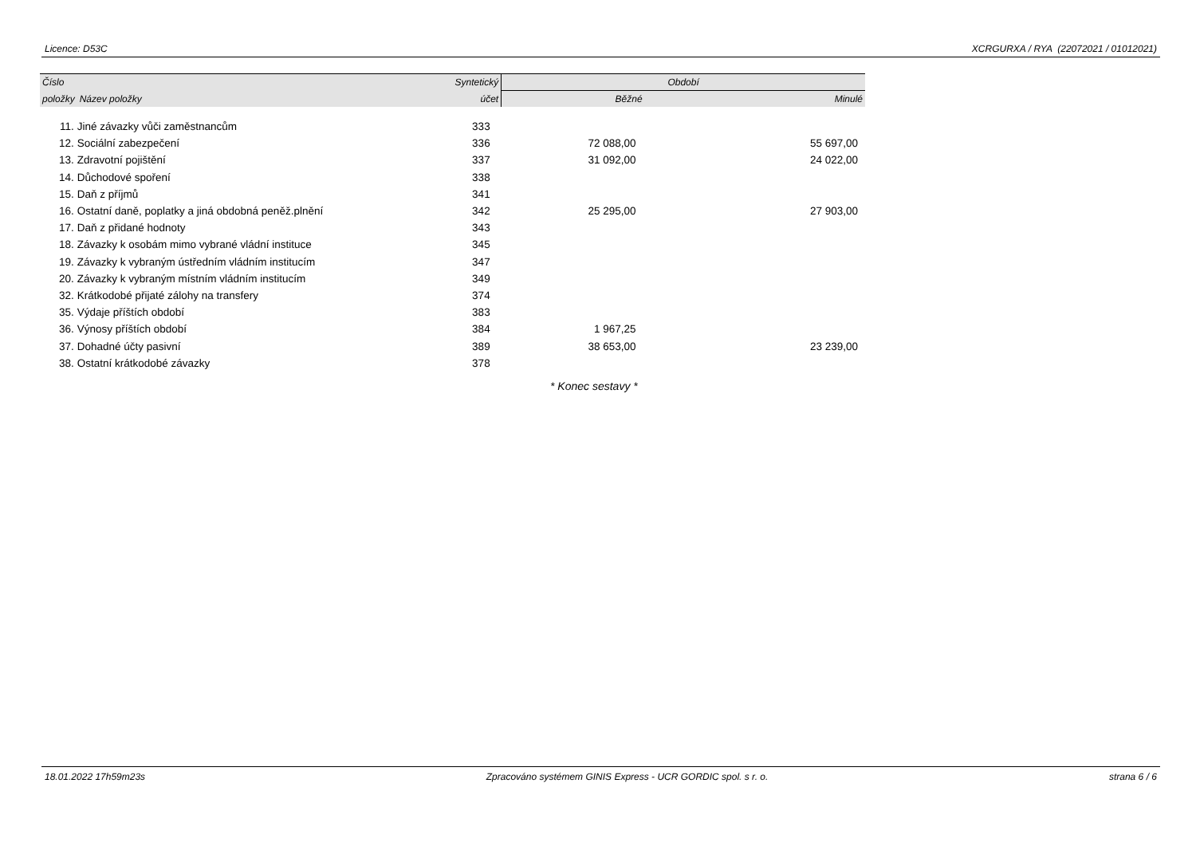Licence: D53C XCRGURXA / RYA (22072021 / 01012021)
| Číslo | | Syntetický | Období | |
| --- | --- | --- | --- | --- |
| položky | Název položky | účet | Běžné | Minulé |
| 11. | Jiné závazky vůči zaměstnancům | 333 | | |
| 12. | Sociální zabezpečení | 336 | 72 088,00 | 55 697,00 |
| 13. | Zdravotní pojištění | 337 | 31 092,00 | 24 022,00 |
| 14. | Důchodové spoření | 338 | | |
| 15. | Daň z příjmů | 341 | | |
| 16. | Ostatní daně, poplatky a jiná obdobná peněž.plnění | 342 | 25 295,00 | 27 903,00 |
| 17. | Daň z přidané hodnoty | 343 | | |
| 18. | Závazky k osobám mimo vybrané vládní instituce | 345 | | |
| 19. | Závazky k vybraným ústředním vládním institucím | 347 | | |
| 20. | Závazky k vybraným místním vládním institucím | 349 | | |
| 32. | Krátkodobé přijaté zálohy na transfery | 374 | | |
| 35. | Výdaje příštích období | 383 | | |
| 36. | Výnosy příštích období | 384 | 1 967,25 | |
| 37. | Dohadné účty pasivní | 389 | 38 653,00 | 23 239,00 |
| 38. | Ostatní krátkodobé závazky | 378 | | |
* Konec sestavy *
18.01.2022 17h59m23s Zpracováno systémem GINIS Express - UCR GORDIC spol. s r. o. strana 6 / 6